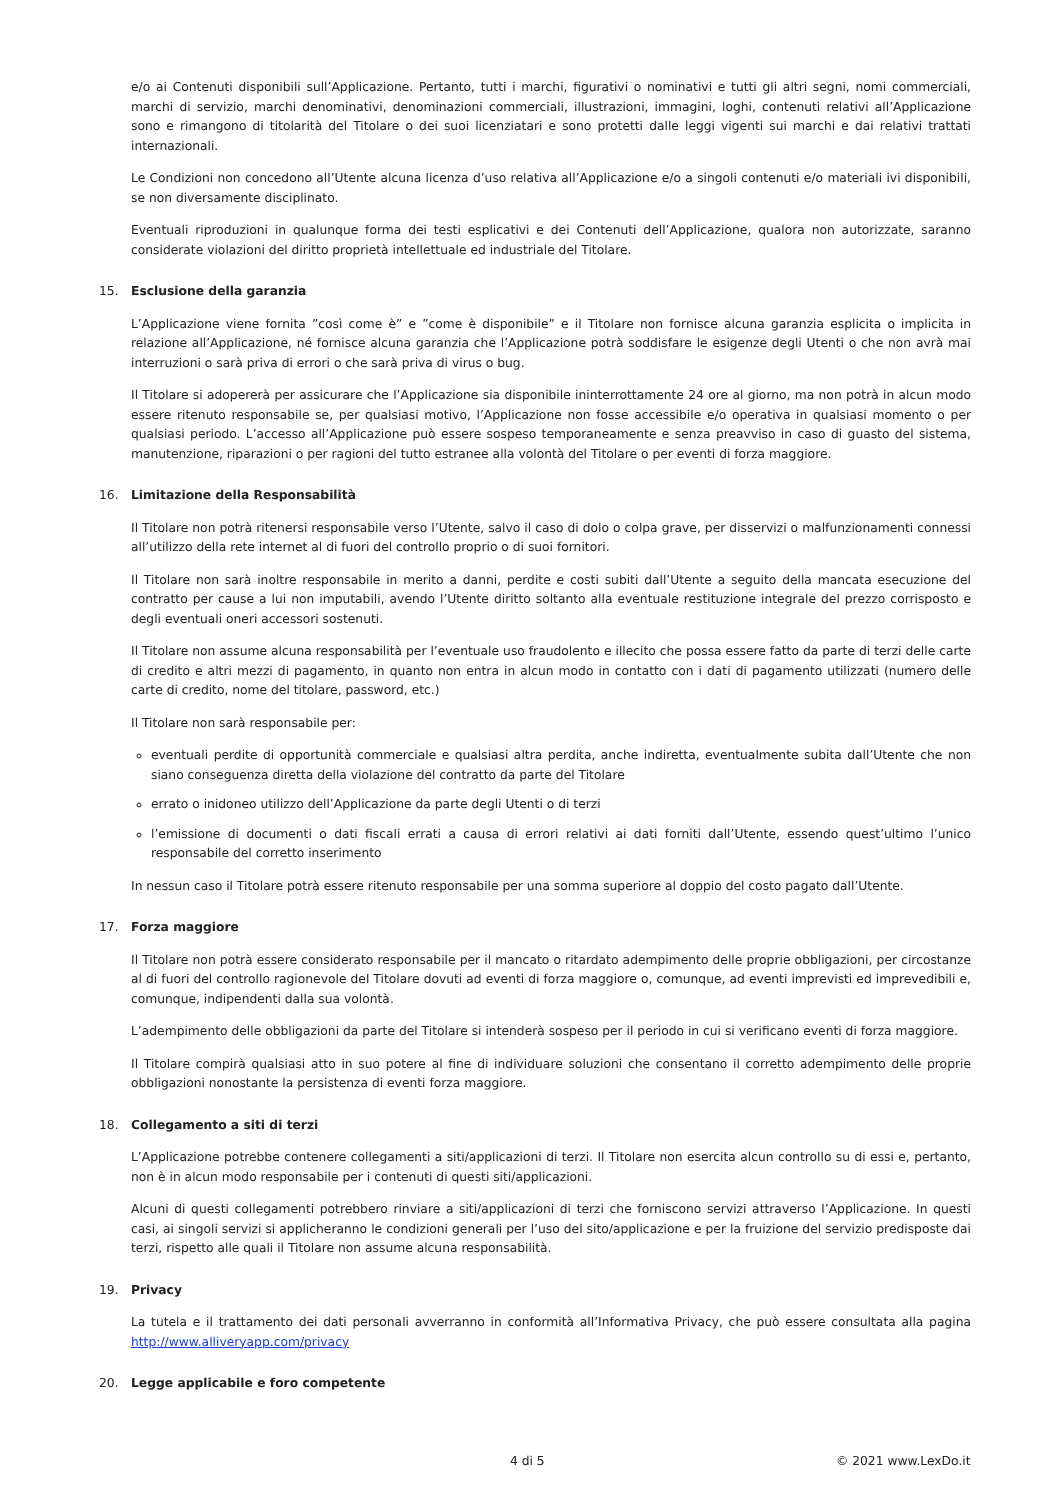e/o ai Contenuti disponibili sull’Applicazione. Pertanto, tutti i marchi, figurativi o nominativi e tutti gli altri segni, nomi commerciali, marchi di servizio, marchi denominativi, denominazioni commerciali, illustrazioni, immagini, loghi, contenuti relativi all’Applicazione sono e rimangono di titolarità del Titolare o dei suoi licenziatari e sono protetti dalle leggi vigenti sui marchi e dai relativi trattati internazionali.
Le Condizioni non concedono all’Utente alcuna licenza d’uso relativa all’Applicazione e/o a singoli contenuti e/o materiali ivi disponibili, se non diversamente disciplinato.
Eventuali riproduzioni in qualunque forma dei testi esplicativi e dei Contenuti dell’Applicazione, qualora non autorizzate, saranno considerate violazioni del diritto proprietà intellettuale ed industriale del Titolare.
15. Esclusione della garanzia
L’Applicazione viene fornita ”così come è” e ”come è disponibile” e il Titolare non fornisce alcuna garanzia esplicita o implicita in relazione all’Applicazione, né fornisce alcuna garanzia che l’Applicazione potrà soddisfare le esigenze degli Utenti o che non avrà mai interruzioni o sarà priva di errori o che sarà priva di virus o bug.
Il Titolare si adopererà per assicurare che l’Applicazione sia disponibile ininterrottamente 24 ore al giorno, ma non potrà in alcun modo essere ritenuto responsabile se, per qualsiasi motivo, l’Applicazione non fosse accessibile e/o operativa in qualsiasi momento o per qualsiasi periodo. L’accesso all’Applicazione può essere sospeso temporaneamente e senza preavviso in caso di guasto del sistema, manutenzione, riparazioni o per ragioni del tutto estranee alla volontà del Titolare o per eventi di forza maggiore.
16. Limitazione della Responsabilità
Il Titolare non potrà ritenersi responsabile verso l’Utente, salvo il caso di dolo o colpa grave, per disservizi o malfunzionamenti connessi all’utilizzo della rete internet al di fuori del controllo proprio o di suoi fornitori.
Il Titolare non sarà inoltre responsabile in merito a danni, perdite e costi subiti dall’Utente a seguito della mancata esecuzione del contratto per cause a lui non imputabili, avendo l’Utente diritto soltanto alla eventuale restituzione integrale del prezzo corrisposto e degli eventuali oneri accessori sostenuti.
Il Titolare non assume alcuna responsabilità per l’eventuale uso fraudolento e illecito che possa essere fatto da parte di terzi delle carte di credito e altri mezzi di pagamento, in quanto non entra in alcun modo in contatto con i dati di pagamento utilizzati (numero delle carte di credito, nome del titolare, password, etc.)
Il Titolare non sarà responsabile per:
eventuali perdite di opportunità commerciale e qualsiasi altra perdita, anche indiretta, eventualmente subita dall’Utente che non siano conseguenza diretta della violazione del contratto da parte del Titolare
errato o inidoneo utilizzo dell’Applicazione da parte degli Utenti o di terzi
l’emissione di documenti o dati fiscali errati a causa di errori relativi ai dati forniti dall’Utente, essendo quest’ultimo l’unico responsabile del corretto inserimento
In nessun caso il Titolare potrà essere ritenuto responsabile per una somma superiore al doppio del costo pagato dall’Utente.
17. Forza maggiore
Il Titolare non potrà essere considerato responsabile per il mancato o ritardato adempimento delle proprie obbligazioni, per circostanze al di fuori del controllo ragionevole del Titolare dovuti ad eventi di forza maggiore o, comunque, ad eventi imprevisti ed imprevedibili e, comunque, indipendenti dalla sua volontà.
L’adempimento delle obbligazioni da parte del Titolare si intenderà sospeso per il periodo in cui si verificano eventi di forza maggiore.
Il Titolare compirà qualsiasi atto in suo potere al fine di individuare soluzioni che consentano il corretto adempimento delle proprie obbligazioni nonostante la persistenza di eventi forza maggiore.
18. Collegamento a siti di terzi
L’Applicazione potrebbe contenere collegamenti a siti/applicazioni di terzi. Il Titolare non esercita alcun controllo su di essi e, pertanto, non è in alcun modo responsabile per i contenuti di questi siti/applicazioni.
Alcuni di questi collegamenti potrebbero rinviare a siti/applicazioni di terzi che forniscono servizi attraverso l’Applicazione. In questi casi, ai singoli servizi si applicheranno le condizioni generali per l’uso del sito/applicazione e per la fruizione del servizio predisposte dai terzi, rispetto alle quali il Titolare non assume alcuna responsabilità.
19. Privacy
La tutela e il trattamento dei dati personali avverranno in conformità all’Informativa Privacy, che può essere consultata alla pagina http://www.alliveryapp.com/privacy
20. Legge applicabile e foro competente
4 di 5 © 2021 www.LexDo.it